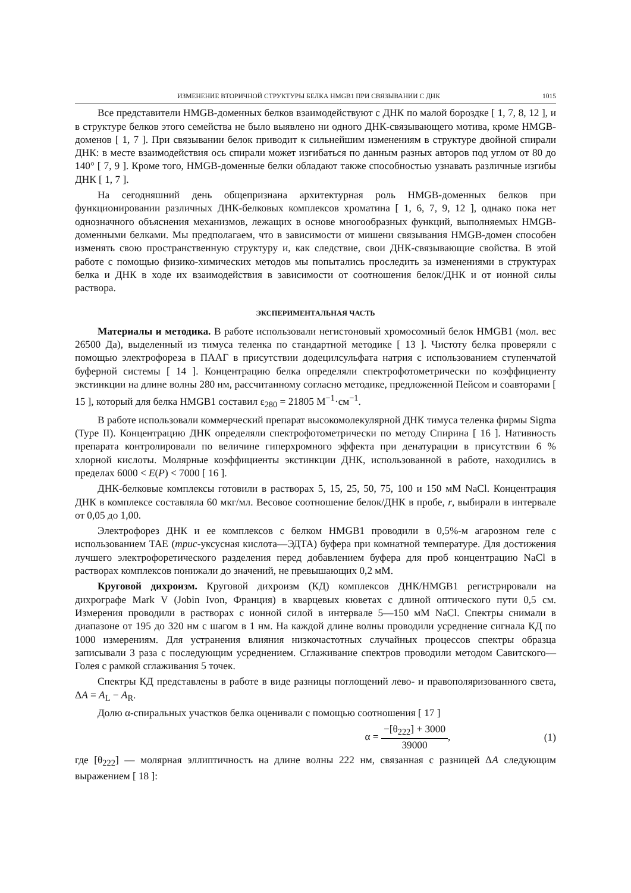ИЗМЕНЕНИЕ ВТОРИЧНОЙ СТРУКТУРЫ БЕЛКА HMGB1 ПРИ СВЯЗЫВАНИИ С ДНК 1015
Все представители HMGB-доменных белков взаимодействуют с ДНК по малой бороздке [ 1, 7, 8, 12 ], и в структуре белков этого семейства не было выявлено ни одного ДНК-связывающего мотива, кроме HMGB-доменов [ 1, 7 ]. При связывании белок приводит к сильнейшим изменениям в структуре двойной спирали ДНК: в месте взаимодействия ось спирали может изгибаться по данным разных авторов под углом от 80 до 140° [ 7, 9 ]. Кроме того, HMGB-доменные белки обладают также способностью узнавать различные изгибы ДНК [ 1, 7 ].
На сегодняшний день общепризнана архитектурная роль HMGB-доменных белков при функционировании различных ДНК-белковых комплексов хроматина [ 1, 6, 7, 9, 12 ], однако пока нет однозначного объяснения механизмов, лежащих в основе многообразных функций, выполняемых HMGB-доменными белками. Мы предполагаем, что в зависимости от мишени связывания HMGB-домен способен изменять свою пространственную структуру и, как следствие, свои ДНК-связывающие свойства. В этой работе с помощью физико-химических методов мы попытались проследить за изменениями в структурах белка и ДНК в ходе их взаимодействия в зависимости от соотношения белок/ДНК и от ионной силы раствора.
ЭКСПЕРИМЕНТАЛЬНАЯ ЧАСТЬ
Материалы и методика. В работе использовали негистоновый хромосомный белок HMGB1 (мол. вес 26500 Да), выделенный из тимуса теленка по стандартной методике [ 13 ]. Чистоту белка проверяли с помощью электрофореза в ПААГ в присутствии додецилсульфата натрия с использованием ступенчатой буферной системы [ 14 ]. Концентрацию белка определяли спектрофотометрически по коэффициенту экстинкции на длине волны 280 нм, рассчитанному согласно методике, предложенной Пейсом и соавторами [ 15 ], который для белка HMGB1 составил ε<sub>280</sub> = 21805 M<sup>−1</sup>·см<sup>−1</sup>.
В работе использовали коммерческий препарат высокомолекулярной ДНК тимуса теленка фирмы Sigma (Type II). Концентрацию ДНК определяли спектрофотометрически по методу Спирина [ 16 ]. Нативность препарата контролировали по величине гиперхромного эффекта при денатурации в присутствии 6 % хлорной кислоты. Молярные коэффициенты экстинкции ДНК, использованной в работе, находились в пределах 6000 < E(P) < 7000 [ 16 ].
ДНК-белковые комплексы готовили в растворах 5, 15, 25, 50, 75, 100 и 150 мМ NaCl. Концентрация ДНК в комплексе составляла 60 мкг/мл. Весовое соотношение белок/ДНК в пробе, r, выбирали в интервале от 0,05 до 1,00.
Электрофорез ДНК и ее комплексов с белком HMGB1 проводили в 0,5%-м агарозном геле с использованием TAE (трис-уксусная кислота—ЭДТА) буфера при комнатной температуре. Для достижения лучшего электрофоретического разделения перед добавлением буфера для проб концентрацию NaCl в растворах комплексов понижали до значений, не превышающих 0,2 мМ.
Круговой дихроизм. Круговой дихроизм (КД) комплексов ДНК/HMGB1 регистрировали на дихрографе Mark V (Jobin Ivon, Франция) в кварцевых кюветах с длиной оптического пути 0,5 см. Измерения проводили в растворах с ионной силой в интервале 5—150 мМ NaCl. Спектры снимали в диапазоне от 195 до 320 нм с шагом в 1 нм. На каждой длине волны проводили усреднение сигнала КД по 1000 измерениям. Для устранения влияния низкочастотных случайных процессов спектры образца записывали 3 раза с последующим усреднением. Сглаживание спектров проводили методом Савитского—Голея с рамкой сглаживания 5 точек.
Спектры КД представлены в работе в виде разницы поглощений лево- и правополяризованного света, ΔA = A<sub>L</sub> − A<sub>R</sub>.
Долю α-спиральных участков белка оценивали с помощью соотношения [ 17 ]
α = −[θ<sub>222</sub>] + 3000 39000, (1)
где [θ<sub>222</sub>] — молярная эллиптичность на длине волны 222 нм, связанная с разницей ΔA следующим выражением [ 18 ]: